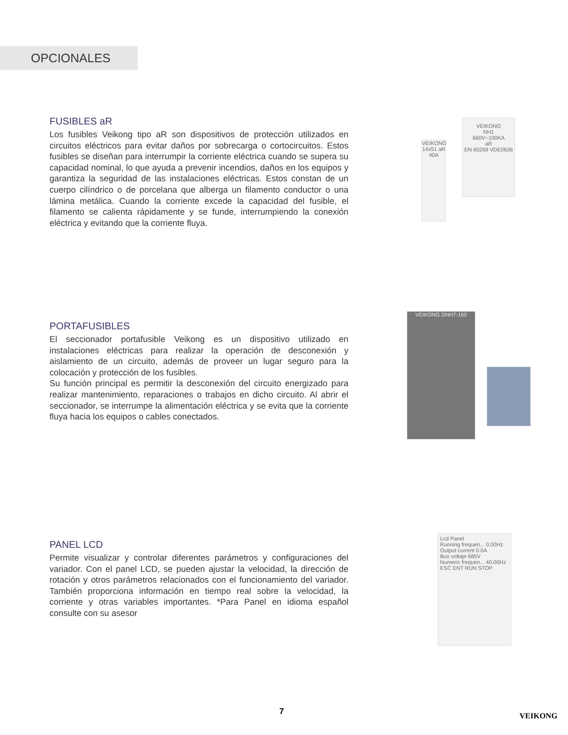OPCIONALES
FUSIBLES aR
Los fusibles Veikong tipo aR son dispositivos de protección utilizados en circuitos eléctricos para evitar daños por sobrecarga o cortocircuitos. Estos fusibles se diseñan para interrumpir la corriente eléctrica cuando se supera su capacidad nominal, lo que ayuda a prevenir incendios, daños en los equipos y garantiza la seguridad de las instalaciones eléctricas. Estos constan de un cuerpo cilíndrico o de porcelana que alberga un filamento conductor o una lámina metálica. Cuando la corriente excede la capacidad del fusible, el filamento se calienta rápidamente y se funde, interrumpiendo la conexión eléctrica y evitando que la corriente fluya.
VEIKONG 14x51 aR 40A
VEIKONG
NH1
660V~100KA
aR
EN 60269 VDE0636
PORTAFUSIBLES
El seccionador portafusible Veikong es un dispositivo utilizado en instalaciones eléctricas para realizar la operación de desconexión y aislamiento de un circuito, además de proveer un lugar seguro para la colocación y protección de los fusibles.
Su función principal es permitir la desconexión del circuito energizado para realizar mantenimiento, reparaciones o trabajos en dicho circuito. Al abrir el seccionador, se interrumpe la alimentación eléctrica y se evita que la corriente fluya hacia los equipos o cables conectados.
VEIKONG DNH7-160
PANEL LCD
Permite visualizar y controlar diferentes parámetros y configuraciones del variador. Con el panel LCD, se pueden ajustar la velocidad, la dirección de rotación y otros parámetros relacionados con el funcionamiento del variador. También proporciona información en tiempo real sobre la velocidad, la corriente y otras variables importantes. *Para Panel en idioma español consulte con su asesor
Lcd Panel
Running frequen... 0.00Hz
Output current 0.0A
Bus voltaje 685V
Numeric frequen... 40.00Hz
ESC ENT RUN STOP
7 VEIKONG